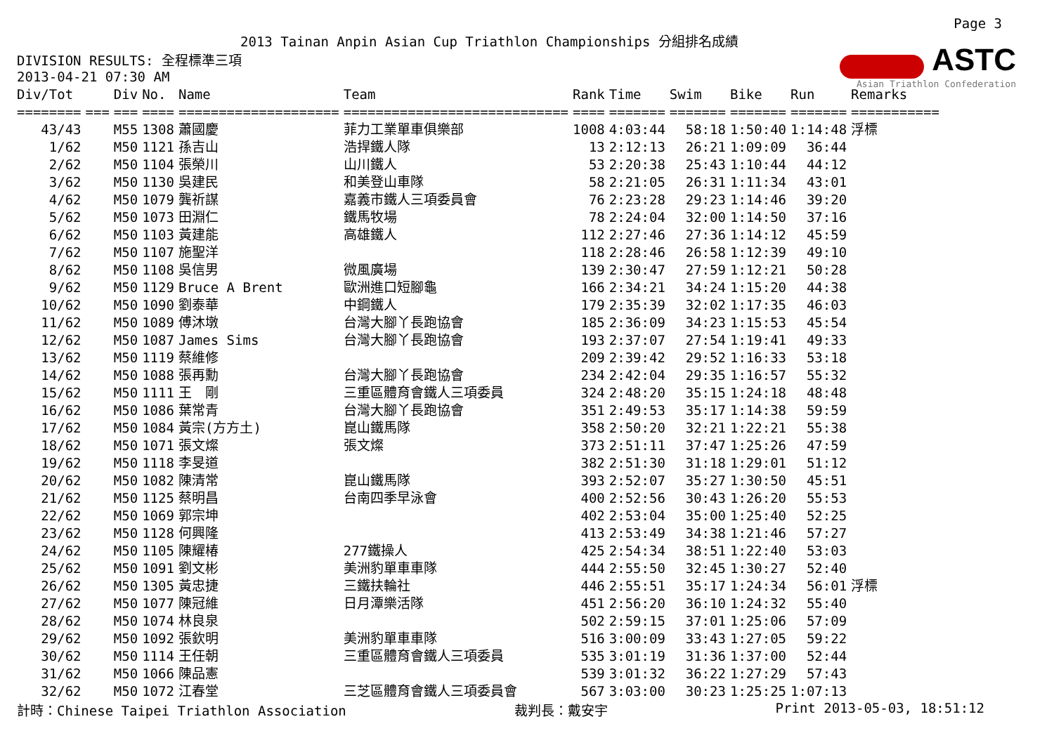Page 3
2013 Tainan Anpin Asian Cup Triathlon Championships 分組排名成績
ASTC
Asian Triathlon Confederation
DIVISION RESULTS: 全程標準三項
2013-04-21 07:30 AM
| Div/Tot | | Div | No. | Name | Team | Rank | Time | Swim | Bike | Run | Remarks |
| --- | --- | --- | --- | --- | --- | --- | --- | --- | --- | --- | --- |
| ======== | === | === | ==== | ==================== | ============================ | ==== | ======= | ======= | ======= | ======= | =========== |
| 43/43 | | M55 | 1308 | 蕭國慶 | 菲力工業單車俱樂部 | 1008 | 4:03:44 | 58:18 | 1:50:40 | 1:14:48 | 浮標 |
| 1/62 | | M50 | 1121 | 孫吉山 | 浩捍鐵人隊 | 13 | 2:12:13 | 26:21 | 1:09:09 | 36:44 | |
| 2/62 | | M50 | 1104 | 張榮川 | 山川鐵人 | 53 | 2:20:38 | 25:43 | 1:10:44 | 44:12 | |
| 3/62 | | M50 | 1130 | 吳建民 | 和美登山車隊 | 58 | 2:21:05 | 26:31 | 1:11:34 | 43:01 | |
| 4/62 | | M50 | 1079 | 龔祈謀 | 嘉義市鐵人三項委員會 | 76 | 2:23:28 | 29:23 | 1:14:46 | 39:20 | |
| 5/62 | | M50 | 1073 | 田淵仁 | 鐵馬牧場 | 78 | 2:24:04 | 32:00 | 1:14:50 | 37:16 | |
| 6/62 | | M50 | 1103 | 黃建能 | 高雄鐵人 | 112 | 2:27:46 | 27:36 | 1:14:12 | 45:59 | |
| 7/62 | | M50 | 1107 | 施聖洋 | | 118 | 2:28:46 | 26:58 | 1:12:39 | 49:10 | |
| 8/62 | | M50 | 1108 | 吳信男 | 微風廣場 | 139 | 2:30:47 | 27:59 | 1:12:21 | 50:28 | |
| 9/62 | | M50 | 1129 | Bruce A Brent | 歐洲進口短腳龜 | 166 | 2:34:21 | 34:24 | 1:15:20 | 44:38 | |
| 10/62 | | M50 | 1090 | 劉泰華 | 中鋼鐵人 | 179 | 2:35:39 | 32:02 | 1:17:35 | 46:03 | |
| 11/62 | | M50 | 1089 | 傅沐墩 | 台灣大腳丫長跑協會 | 185 | 2:36:09 | 34:23 | 1:15:53 | 45:54 | |
| 12/62 | | M50 | 1087 | James Sims | 台灣大腳丫長跑協會 | 193 | 2:37:07 | 27:54 | 1:19:41 | 49:33 | |
| 13/62 | | M50 | 1119 | 蔡維修 | | 209 | 2:39:42 | 29:52 | 1:16:33 | 53:18 | |
| 14/62 | | M50 | 1088 | 張再勳 | 台灣大腳丫長跑協會 | 234 | 2:42:04 | 29:35 | 1:16:57 | 55:32 | |
| 15/62 | | M50 | 1111 | 王 剛 | 三重區體育會鐵人三項委員 | 324 | 2:48:20 | 35:15 | 1:24:18 | 48:48 | |
| 16/62 | | M50 | 1086 | 葉常青 | 台灣大腳丫長跑協會 | 351 | 2:49:53 | 35:17 | 1:14:38 | 59:59 | |
| 17/62 | | M50 | 1084 | 黃宗(方方土) | 崑山鐵馬隊 | 358 | 2:50:20 | 32:21 | 1:22:21 | 55:38 | |
| 18/62 | | M50 | 1071 | 張文燦 | 張文燦 | 373 | 2:51:11 | 37:47 | 1:25:26 | 47:59 | |
| 19/62 | | M50 | 1118 | 李旻道 | | 382 | 2:51:30 | 31:18 | 1:29:01 | 51:12 | |
| 20/62 | | M50 | 1082 | 陳清常 | 崑山鐵馬隊 | 393 | 2:52:07 | 35:27 | 1:30:50 | 45:51 | |
| 21/62 | | M50 | 1125 | 蔡明昌 | 台南四季早泳會 | 400 | 2:52:56 | 30:43 | 1:26:20 | 55:53 | |
| 22/62 | | M50 | 1069 | 郭宗坤 | | 402 | 2:53:04 | 35:00 | 1:25:40 | 52:25 | |
| 23/62 | | M50 | 1128 | 何興隆 | | 413 | 2:53:49 | 34:38 | 1:21:46 | 57:27 | |
| 24/62 | | M50 | 1105 | 陳耀椿 | 277鐵操人 | 425 | 2:54:34 | 38:51 | 1:22:40 | 53:03 | |
| 25/62 | | M50 | 1091 | 劉文彬 | 美洲豹單車車隊 | 444 | 2:55:50 | 32:45 | 1:30:27 | 52:40 | |
| 26/62 | | M50 | 1305 | 黃忠捷 | 三鐵扶輪社 | 446 | 2:55:51 | 35:17 | 1:24:34 | 56:01 | 浮標 |
| 27/62 | | M50 | 1077 | 陳冠維 | 日月潭樂活隊 | 451 | 2:56:20 | 36:10 | 1:24:32 | 55:40 | |
| 28/62 | | M50 | 1074 | 林良泉 | | 502 | 2:59:15 | 37:01 | 1:25:06 | 57:09 | |
| 29/62 | | M50 | 1092 | 張欽明 | 美洲豹單車車隊 | 516 | 3:00:09 | 33:43 | 1:27:05 | 59:22 | |
| 30/62 | | M50 | 1114 | 王任朝 | 三重區體育會鐵人三項委員 | 535 | 3:01:19 | 31:36 | 1:37:00 | 52:44 | |
| 31/62 | | M50 | 1066 | 陳品憲 | | 539 | 3:01:32 | 36:22 | 1:27:29 | 57:43 | |
| 32/62 | | M50 | 1072 | 江春堂 | 三芝區體育會鐵人三項委員會 | 567 | 3:03:00 | 30:23 | 1:25:25 | 1:07:13 | |
計時：Chinese Taipei Triathlon Association 裁判長：戴安宇 Print 2013-05-03, 18:51:12